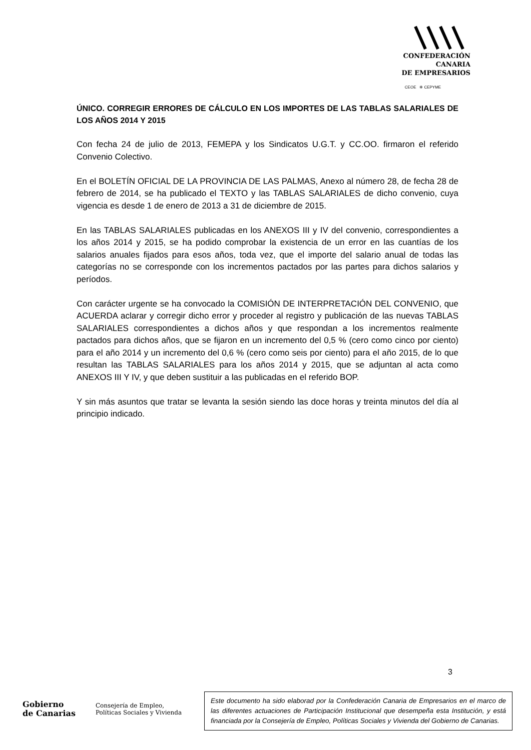CONFEDERACIÓN
CANARIA
DE EMPRESARIOS
CEOE ✲ CEPYME
ÚNICO. CORREGIR ERRORES DE CÁLCULO EN LOS IMPORTES DE LAS TABLAS SALARIALES DE LOS AÑOS 2014 Y 2015
Con fecha 24 de julio de 2013, FEMEPA y los Sindicatos U.G.T. y CC.OO. firmaron el referido Convenio Colectivo.
En el BOLETÍN OFICIAL DE LA PROVINCIA DE LAS PALMAS, Anexo al número 28, de fecha 28 de febrero de 2014, se ha publicado el TEXTO y las TABLAS SALARIALES de dicho convenio, cuya vigencia es desde 1 de enero de 2013 a 31 de diciembre de 2015.
En las TABLAS SALARIALES publicadas en los ANEXOS III y IV del convenio, correspondientes a los años 2014 y 2015, se ha podido comprobar la existencia de un error en las cuantías de los salarios anuales fijados para esos años, toda vez, que el importe del salario anual de todas las categorías no se corresponde con los incrementos pactados por las partes para dichos salarios y períodos.
Con carácter urgente se ha convocado la COMISIÓN DE INTERPRETACIÓN DEL CONVENIO, que ACUERDA aclarar y corregir dicho error y proceder al registro y publicación de las nuevas TABLAS SALARIALES correspondientes a dichos años y que respondan a los incrementos realmente pactados para dichos años, que se fijaron en un incremento del 0,5 % (cero como cinco por ciento) para el año 2014 y un incremento del 0,6 % (cero como seis por ciento) para el año 2015, de lo que resultan las TABLAS SALARIALES para los años 2014 y 2015, que se adjuntan al acta como ANEXOS III Y IV, y que deben sustituir a las publicadas en el referido BOP.
Y sin más asuntos que tratar se levanta la sesión siendo las doce horas y treinta minutos del día al principio indicado.
3
Gobierno
de Canarias
Consejería de Empleo,
Políticas Sociales y Vivienda
Este documento ha sido elaborad por la Confederación Canaria de Empresarios en el marco de las diferentes actuaciones de Participación Institucional que desempeña esta Institución, y está financiada por la Consejería de Empleo, Políticas Sociales y Vivienda del Gobierno de Canarias.